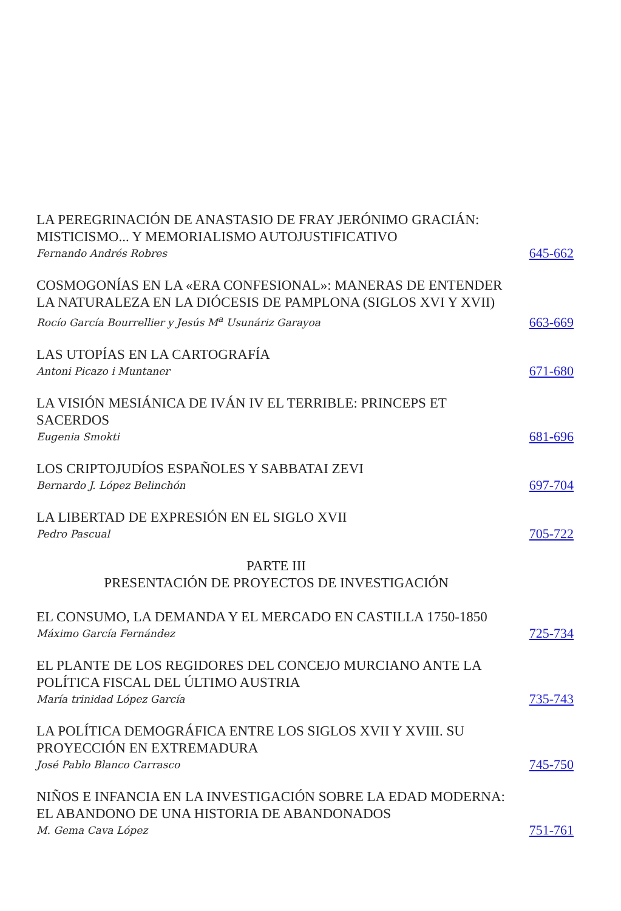LA PEREGRINACIÓN DE ANASTASIO DE FRAY JERÓNIMO GRACIÁN: MISTICISMO... Y MEMORIALISMO AUTOJUSTIFICATIVO
Fernando Andrés Robres
645-662
COSMOGONÍAS EN LA «ERA CONFESIONAL»: MANERAS DE ENTENDER LA NATURALEZA EN LA DIÓCESIS DE PAMPLONA (SIGLOS XVI Y XVII)
Rocío García Bourrellier y Jesús M<sup>a</sup> Usunáriz Garayoa
663-669
LAS UTOPÍAS EN LA CARTOGRAFÍA
Antoni Picazo i Muntaner
671-680
LA VISIÓN MESIÁNICA DE IVÁN IV EL TERRIBLE: PRINCEPS ET SACERDOS
Eugenia Smokti
681-696
LOS CRIPTOJUDÍOS ESPAÑOLES Y SABBATAI ZEVI
Bernardo J. López Belinchón
697-704
LA LIBERTAD DE EXPRESIÓN EN EL SIGLO XVII
Pedro Pascual
705-722
PARTE III
PRESENTACIÓN DE PROYECTOS DE INVESTIGACIÓN
EL CONSUMO, LA DEMANDA Y EL MERCADO EN CASTILLA 1750-1850
Máximo García Fernández
725-734
EL PLANTE DE LOS REGIDORES DEL CONCEJO MURCIANO ANTE LA POLÍTICA FISCAL DEL ÚLTIMO AUSTRIA
María trinidad López García
735-743
LA POLÍTICA DEMOGRÁFICA ENTRE LOS SIGLOS XVII Y XVIII. SU PROYECCIÓN EN EXTREMADURA
José Pablo Blanco Carrasco
745-750
NIÑOS E INFANCIA EN LA INVESTIGACIÓN SOBRE LA EDAD MODERNA: EL ABANDONO DE UNA HISTORIA DE ABANDONADOS
M. Gema Cava López
751-761